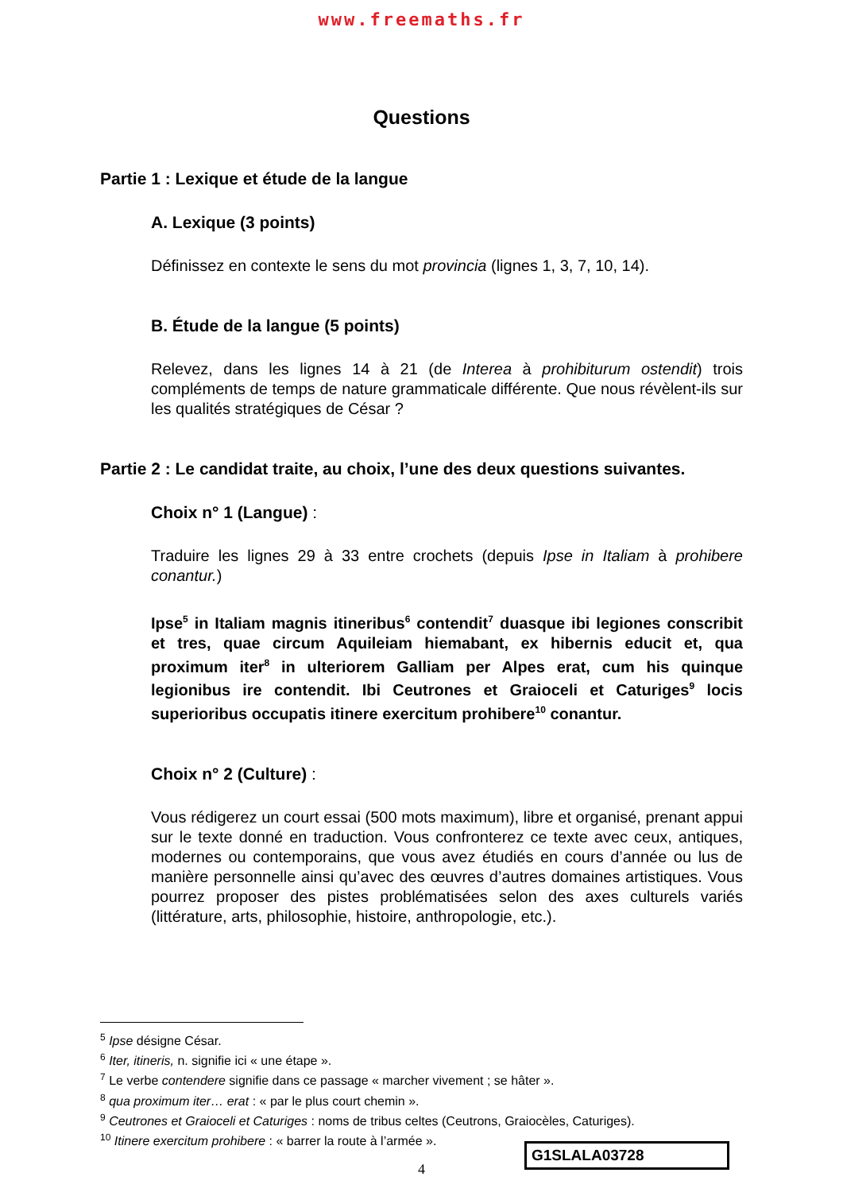www.freemaths.fr
Questions
Partie 1 : Lexique et étude de la langue
A. Lexique (3 points)
Définissez en contexte le sens du mot provincia (lignes 1, 3, 7, 10, 14).
B. Étude de la langue (5 points)
Relevez, dans les lignes 14 à 21 (de Interea à prohibiturum ostendit) trois compléments de temps de nature grammaticale différente. Que nous révèlent-ils sur les qualités stratégiques de César ?
Partie 2 : Le candidat traite, au choix, l’une des deux questions suivantes.
Choix n° 1 (Langue) :
Traduire les lignes 29 à 33 entre crochets (depuis Ipse in Italiam à prohibere conantur.)
Ipse<sup>5</sup> in Italiam magnis itineribus<sup>6</sup> contendit<sup>7</sup> duasque ibi legiones conscribit et tres, quae circum Aquileiam hiemabant, ex hibernis educit et, qua proximum iter<sup>8</sup> in ulteriorem Galliam per Alpes erat, cum his quinque legionibus ire contendit. Ibi Ceutrones et Graioceli et Caturiges<sup>9</sup> locis superioribus occupatis itinere exercitum prohibere<sup>10</sup> conantur.
Choix n° 2 (Culture) :
Vous rédigerez un court essai (500 mots maximum), libre et organisé, prenant appui sur le texte donné en traduction. Vous confronterez ce texte avec ceux, antiques, modernes ou contemporains, que vous avez étudiés en cours d’année ou lus de manière personnelle ainsi qu’avec des œuvres d’autres domaines artistiques. Vous pourrez proposer des pistes problématisées selon des axes culturels variés (littérature, arts, philosophie, histoire, anthropologie, etc.).
<sup>5</sup> Ipse désigne César.
<sup>6</sup> Iter, itineris, n. signifie ici « une étape ».
<sup>7</sup> Le verbe contendere signifie dans ce passage « marcher vivement ; se hâter ».
<sup>8</sup> qua proximum iter… erat : « par le plus court chemin ».
<sup>9</sup> Ceutrones et Graioceli et Caturiges : noms de tribus celtes (Ceutrons, Graiocèles, Caturiges).
<sup>10</sup> Itinere exercitum prohibere : « barrer la route à l’armée ».
4
G1SLALA03728